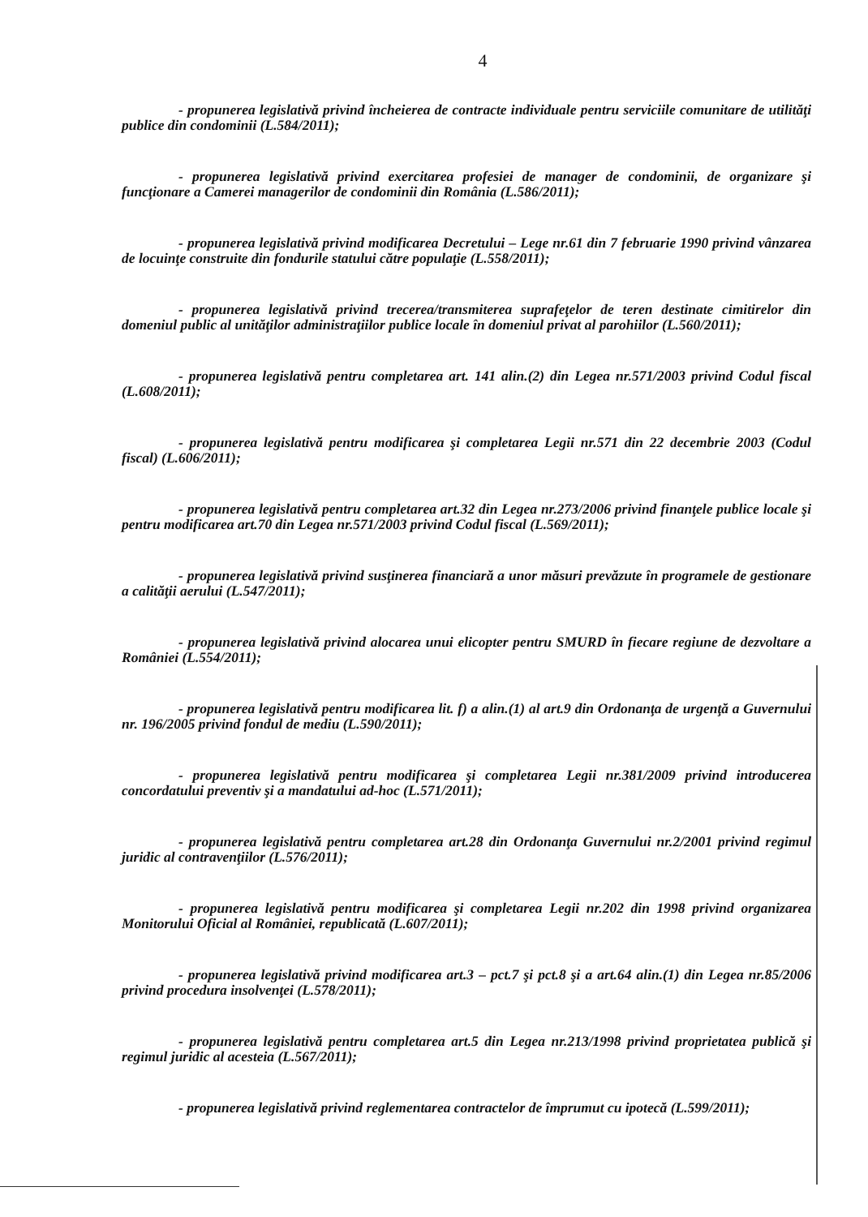4
- propunerea legislativă privind încheierea de contracte individuale pentru serviciile comunitare de utilităţi publice din condominii (L.584/2011);
- propunerea legislativă privind exercitarea profesiei de manager de condominii, de organizare şi funcţionare a Camerei managerilor de condominii din România (L.586/2011);
- propunerea legislativă privind modificarea Decretului – Lege nr.61 din 7 februarie 1990 privind vânzarea de locuinţe construite din fondurile statului către populaţie (L.558/2011);
- propunerea legislativă privind trecerea/transmiterea suprafeţelor de teren destinate cimitirelor din domeniul public al unităţilor administraţiilor publice locale în domeniul privat al parohiilor (L.560/2011);
- propunerea legislativă pentru completarea art. 141 alin.(2) din Legea nr.571/2003 privind Codul fiscal (L.608/2011);
- propunerea legislativă pentru modificarea şi completarea Legii nr.571 din 22 decembrie 2003 (Codul fiscal) (L.606/2011);
- propunerea legislativă pentru completarea art.32 din Legea nr.273/2006 privind finanţele publice locale şi pentru modificarea art.70 din Legea nr.571/2003 privind Codul fiscal (L.569/2011);
- propunerea legislativă privind susţinerea financiară a unor măsuri prevăzute în programele de gestionare a calităţii aerului (L.547/2011);
- propunerea legislativă privind alocarea unui elicopter pentru SMURD în fiecare regiune de dezvoltare a României (L.554/2011);
- propunerea legislativă pentru modificarea lit. f) a alin.(1) al art.9 din Ordonanţa de urgenţă a Guvernului nr. 196/2005 privind fondul de mediu (L.590/2011);
- propunerea legislativă pentru modificarea şi completarea Legii nr.381/2009 privind introducerea concordatului preventiv şi a mandatului ad-hoc (L.571/2011);
- propunerea legislativă pentru completarea art.28 din Ordonanţa Guvernului nr.2/2001 privind regimul juridic al contravenţiilor (L.576/2011);
- propunerea legislativă pentru modificarea şi completarea Legii nr.202 din 1998 privind organizarea Monitorului Oficial al României, republicată (L.607/2011);
- propunerea legislativă privind modificarea art.3 – pct.7 şi pct.8 şi a art.64 alin.(1) din Legea nr.85/2006 privind procedura insolvenţei (L.578/2011);
- propunerea legislativă pentru completarea art.5 din Legea nr.213/1998 privind proprietatea publică şi regimul juridic al acesteia (L.567/2011);
- propunerea legislativă privind reglementarea contractelor de împrumut cu ipotecă (L.599/2011);